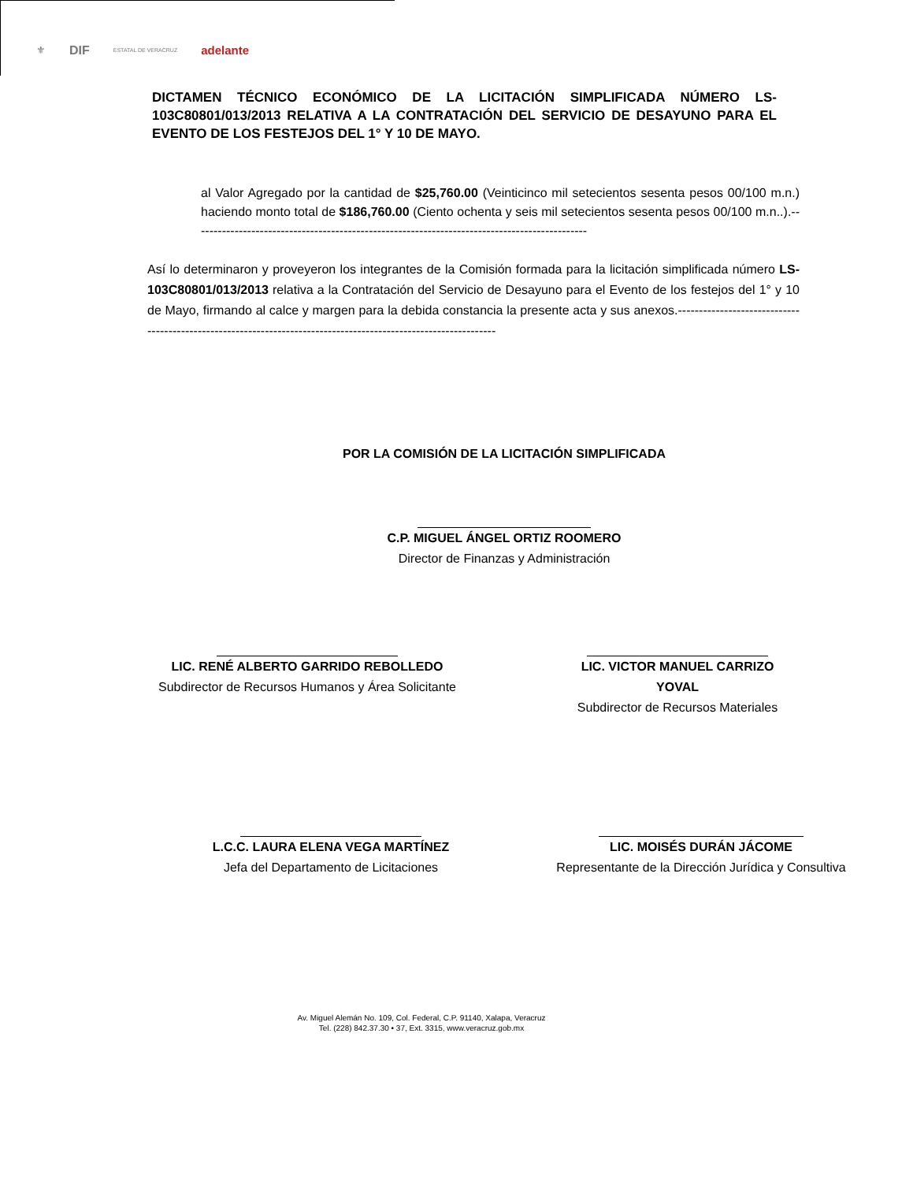⚜ DIF ESTATAL DE VERACRUZ adelante
DICTAMEN TÉCNICO ECONÓMICO DE LA LICITACIÓN SIMPLIFICADA NÚMERO LS-103C80801/013/2013 RELATIVA A LA CONTRATACIÓN DEL SERVICIO DE DESAYUNO PARA EL EVENTO DE LOS FESTEJOS DEL 1° Y 10 DE MAYO.
al Valor Agregado por la cantidad de $25,760.00 (Veinticinco mil setecientos sesenta pesos 00/100 m.n.) haciendo monto total de $186,760.00 (Ciento ochenta y seis mil setecientos sesenta pesos 00/100 m.n..).----------------------------------------------------------------------------------------------
Así lo determinaron y proveyeron los integrantes de la Comisión formada para la licitación simplificada número LS-103C80801/013/2013 relativa a la Contratación del Servicio de Desayuno para el Evento de los festejos del 1° y 10 de Mayo, firmando al calce y margen para la debida constancia la presente acta y sus anexos.----------------------------------------------------------------------------------------------------------------
POR LA COMISIÓN DE LA LICITACIÓN SIMPLIFICADA
C.P. MIGUEL ÁNGEL ORTIZ ROOMERO
Director de Finanzas y Administración
LIC. RENÉ ALBERTO GARRIDO REBOLLEDO
Subdirector de Recursos Humanos y Área Solicitante
LIC. VICTOR MANUEL CARRIZO YOVAL
Subdirector de Recursos Materiales
L.C.C. LAURA ELENA VEGA MARTÍNEZ
Jefa del Departamento de Licitaciones
LIC. MOISÉS DURÁN JÁCOME
Representante de la Dirección Jurídica y Consultiva
Av. Miguel Alemán No. 109, Col. Federal, C.P. 91140, Xalapa, Veracruz
Tel. (228) 842.37.30 • 37, Ext. 3315, www.veracruz.gob.mx